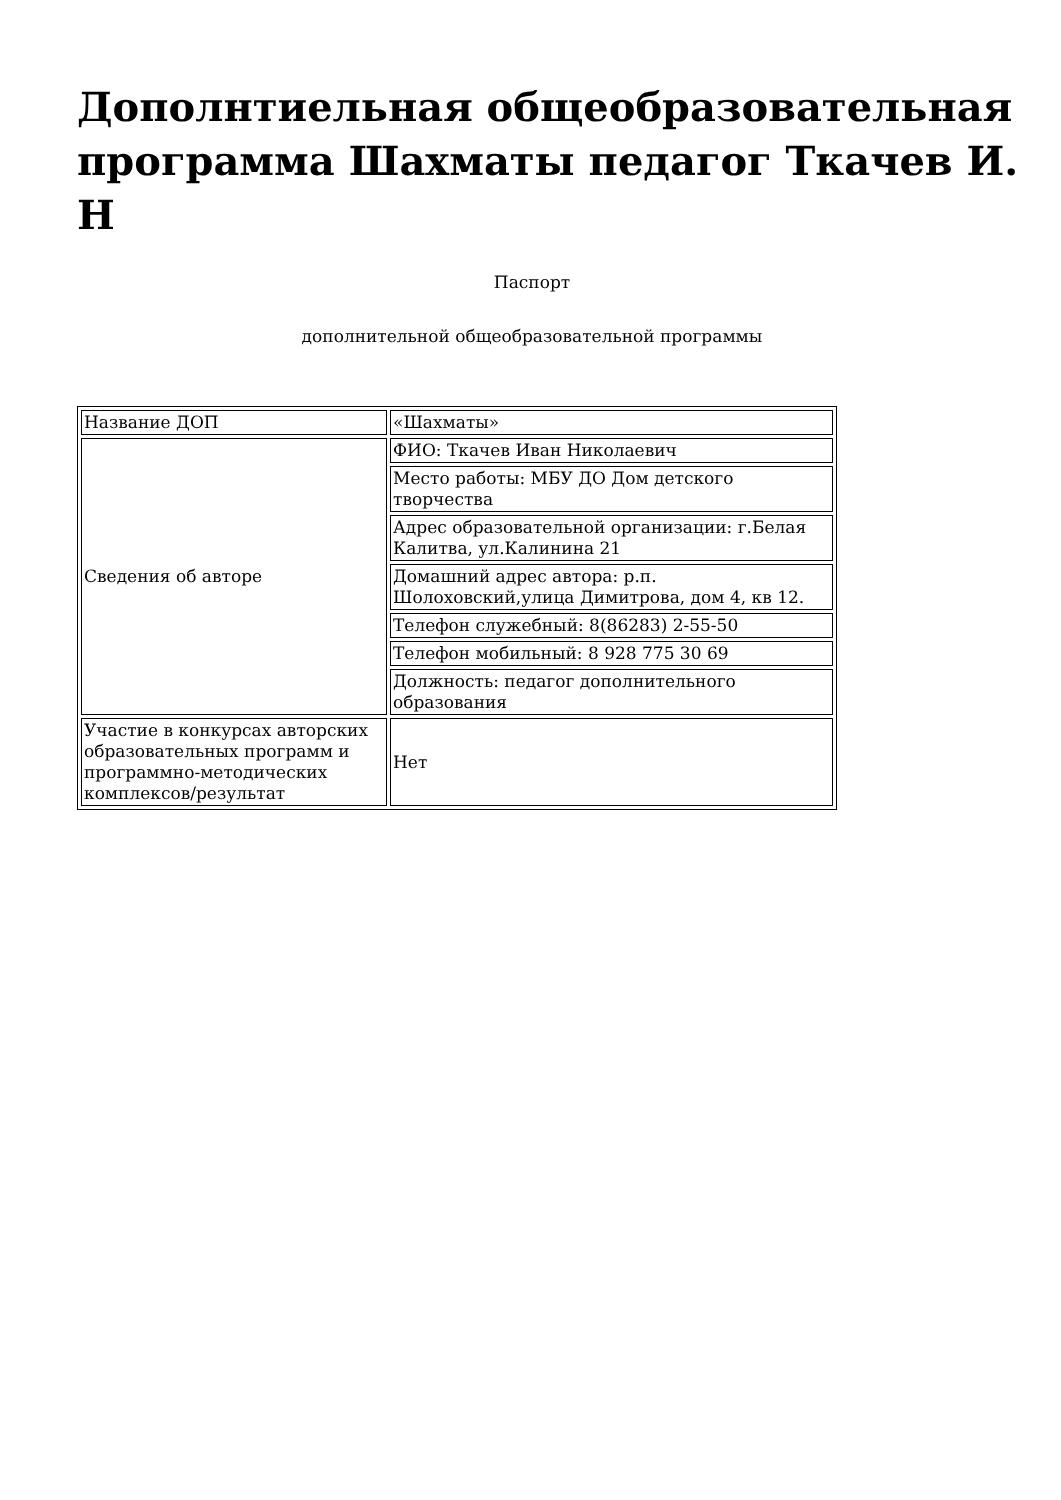Дополнтиельная общеобразовательная программа Шахматы педагог Ткачев И. Н
Паспорт
дополнительной общеобразовательной программы
| Название ДОП | «Шахматы» |
| Сведения об авторе | ФИО: Ткачев Иван Николаевич |
| | Место работы: МБУ ДО Дом детского творчества |
| | Адрес образовательной организации: г.Белая Калитва, ул.Калинина 21 |
| | Домашний адрес автора: р.п. Шолоховский,улица Димитрова, дом 4, кв 12. |
| | Телефон служебный: 8(86283) 2-55-50 |
| | Телефон мобильный: 8 928 775 30 69 |
| | Должность: педагог дополнительного образования |
| Участие в конкурсах авторских образовательных программ и программно-методических комплексов/результат | Нет |